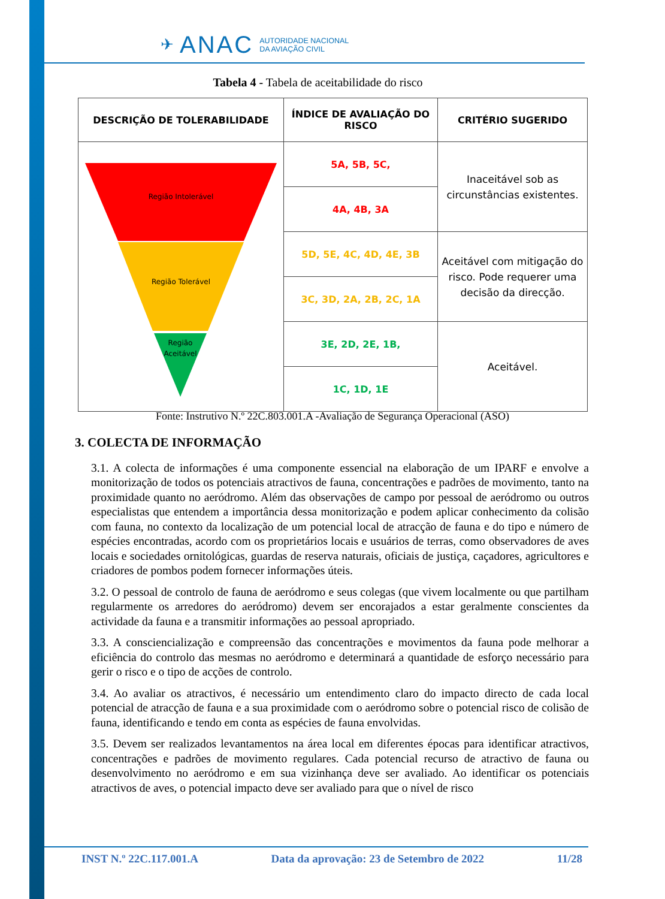✈ ANAC AUTORIDADE NACIONAL
DA AVIAÇÃO CIVIL
Tabela 4 - Tabela de aceitabilidade do risco
| DESCRIÇÃO DE TOLERABILIDADE | ÍNDICE DE AVALIAÇÃO DO RISCO | CRITÉRIO SUGERIDO |
| --- | --- | --- |
| Região Intolerável Região Tolerável Região Aceitável | 5A, 5B, 5C, | Inaceitável sob as circunstâncias existentes. |
| | 4A, 4B, 3A | |
| | 5D, 5E, 4C, 4D, 4E, 3B | Aceitável com mitigação do risco. Pode requerer uma decisão da direcção. |
| | 3C, 3D, 2A, 2B, 2C, 1A | |
| | 3E, 2D, 2E, 1B, | Aceitável. |
| | 1C, 1D, 1E | |
Fonte: Instrutivo N.º 22C.803.001.A -Avaliação de Segurança Operacional (ASO)
3. COLECTA DE INFORMAÇÃO
3.1. A colecta de informações é uma componente essencial na elaboração de um IPARF e envolve a monitorização de todos os potenciais atractivos de fauna, concentrações e padrões de movimento, tanto na proximidade quanto no aeródromo. Além das observações de campo por pessoal de aeródromo ou outros especialistas que entendem a importância dessa monitorização e podem aplicar conhecimento da colisão com fauna, no contexto da localização de um potencial local de atracção de fauna e do tipo e número de espécies encontradas, acordo com os proprietários locais e usuários de terras, como observadores de aves locais e sociedades ornitológicas, guardas de reserva naturais, oficiais de justiça, caçadores, agricultores e criadores de pombos podem fornecer informações úteis.
3.2. O pessoal de controlo de fauna de aeródromo e seus colegas (que vivem localmente ou que partilham regularmente os arredores do aeródromo) devem ser encorajados a estar geralmente conscientes da actividade da fauna e a transmitir informações ao pessoal apropriado.
3.3. A consciencialização e compreensão das concentrações e movimentos da fauna pode melhorar a eficiência do controlo das mesmas no aeródromo e determinará a quantidade de esforço necessário para gerir o risco e o tipo de acções de controlo.
3.4. Ao avaliar os atractivos, é necessário um entendimento claro do impacto directo de cada local potencial de atracção de fauna e a sua proximidade com o aeródromo sobre o potencial risco de colisão de fauna, identificando e tendo em conta as espécies de fauna envolvidas.
3.5. Devem ser realizados levantamentos na área local em diferentes épocas para identificar atractivos, concentrações e padrões de movimento regulares. Cada potencial recurso de atractivo de fauna ou desenvolvimento no aeródromo e em sua vizinhança deve ser avaliado. Ao identificar os potenciais atractivos de aves, o potencial impacto deve ser avaliado para que o nível de risco
INST N.º 22C.117.001.A Data da aprovação: 23 de Setembro de 2022 11/28